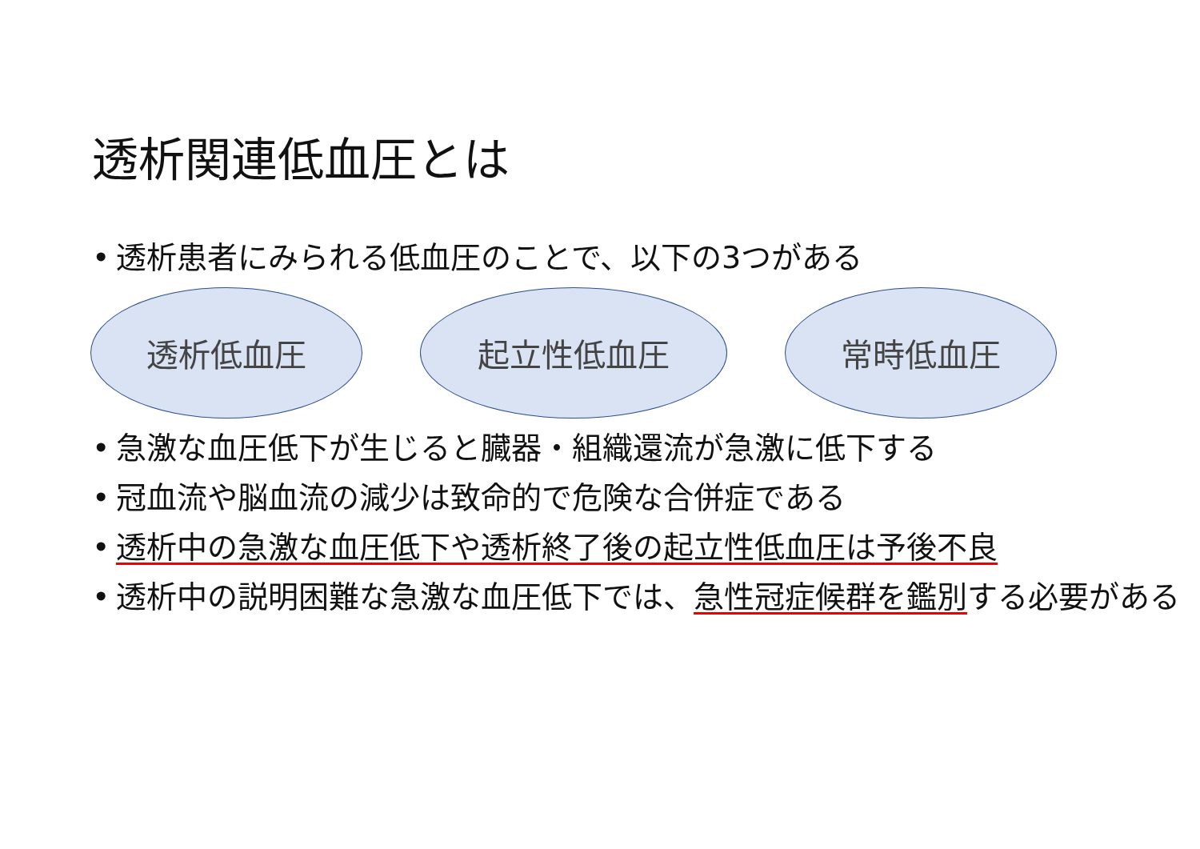透析関連低血圧とは
• 透析患者にみられる低血圧のことで、以下の3つがある
透析低血圧 起立性低血圧 常時低血圧
• 急激な血圧低下が生じると臓器・組織還流が急激に低下する
• 冠血流や脳血流の減少は致命的で危険な合併症である
• 透析中の急激な血圧低下や透析終了後の起立性低血圧は予後不良
• 透析中の説明困難な急激な血圧低下では、急性冠症候群を鑑別する必要がある